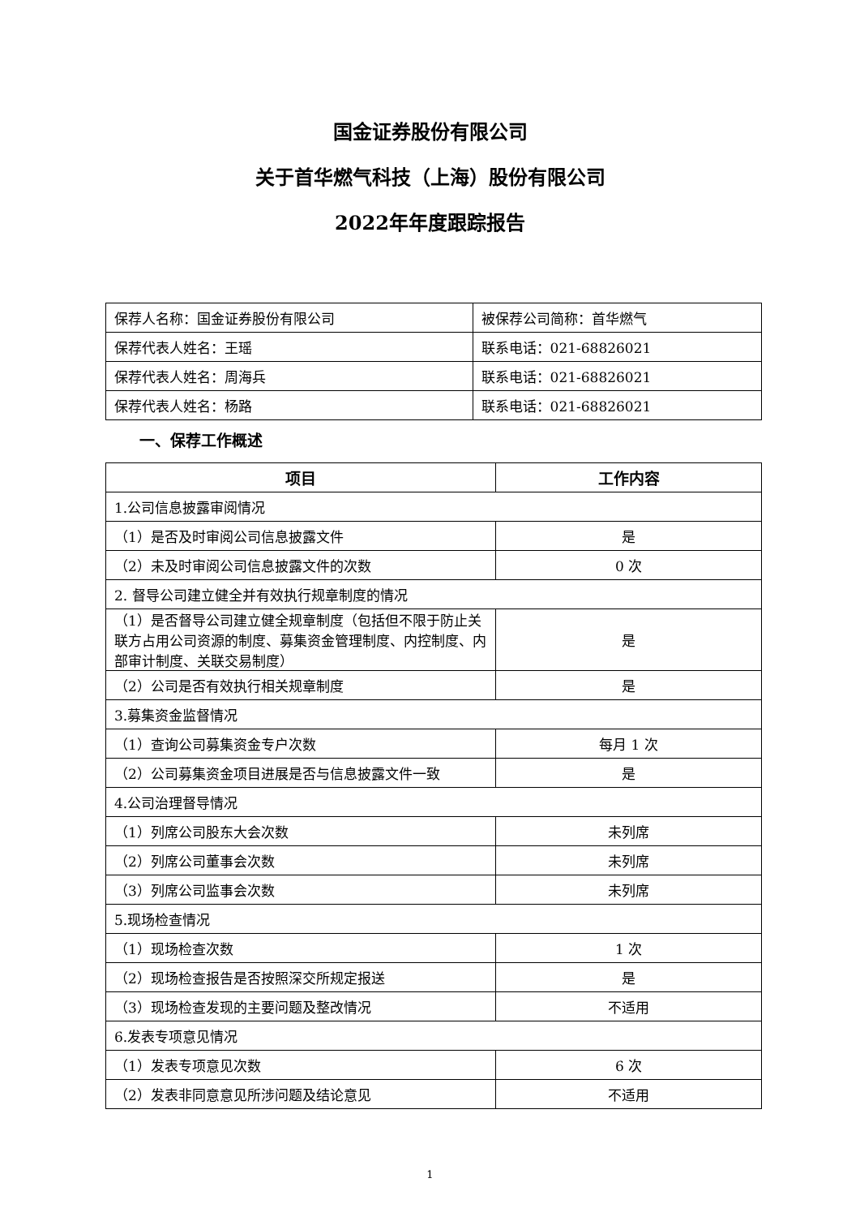国金证券股份有限公司
关于首华燃气科技（上海）股份有限公司
2022年年度跟踪报告
| 保荐人名称：国金证券股份有限公司 | 被保荐公司简称：首华燃气 |
| 保荐代表人姓名：王瑶 | 联系电话：021-68826021 |
| 保荐代表人姓名：周海兵 | 联系电话：021-68826021 |
| 保荐代表人姓名：杨路 | 联系电话：021-68826021 |
一、保荐工作概述
| 项目 | 工作内容 |
| --- | --- |
| 1.公司信息披露审阅情况 | |
| （1）是否及时审阅公司信息披露文件 | 是 |
| （2）未及时审阅公司信息披露文件的次数 | 0 次 |
| 2. 督导公司建立健全并有效执行规章制度的情况 | |
| （1）是否督导公司建立健全规章制度（包括但不限于防止关联方占用公司资源的制度、募集资金管理制度、内控制度、内部审计制度、关联交易制度） | 是 |
| （2）公司是否有效执行相关规章制度 | 是 |
| 3.募集资金监督情况 | |
| （1）查询公司募集资金专户次数 | 每月 1 次 |
| （2）公司募集资金项目进展是否与信息披露文件一致 | 是 |
| 4.公司治理督导情况 | |
| （1）列席公司股东大会次数 | 未列席 |
| （2）列席公司董事会次数 | 未列席 |
| （3）列席公司监事会次数 | 未列席 |
| 5.现场检查情况 | |
| （1）现场检查次数 | 1 次 |
| （2）现场检查报告是否按照深交所规定报送 | 是 |
| （3）现场检查发现的主要问题及整改情况 | 不适用 |
| 6.发表专项意见情况 | |
| （1）发表专项意见次数 | 6 次 |
| （2）发表非同意意见所涉问题及结论意见 | 不适用 |
1